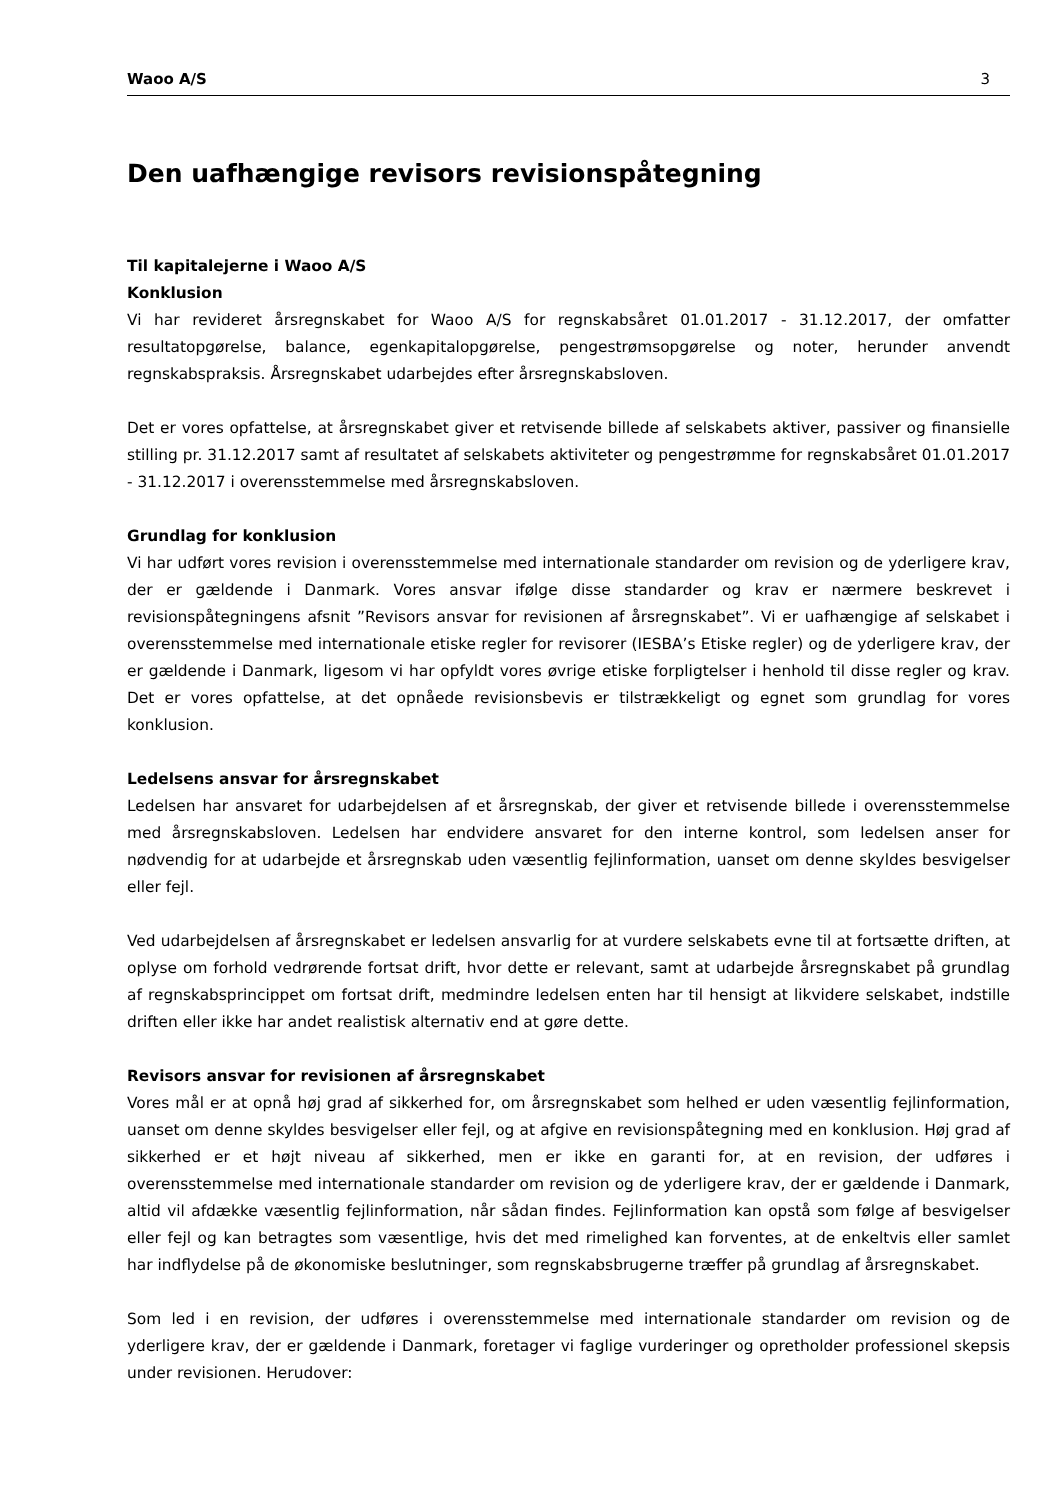Waoo A/S 3
Den uafhængige revisors revisionspåtegning
Til kapitalejerne i Waoo A/S
Konklusion
Vi har revideret årsregnskabet for Waoo A/S for regnskabsåret 01.01.2017 - 31.12.2017, der omfatter resultatopgørelse, balance, egenkapitalopgørelse, pengestrømsopgørelse og noter, herunder anvendt regnskabspraksis. Årsregnskabet udarbejdes efter årsregnskabsloven.
Det er vores opfattelse, at årsregnskabet giver et retvisende billede af selskabets aktiver, passiver og finansielle stilling pr. 31.12.2017 samt af resultatet af selskabets aktiviteter og pengestrømme for regnskabsåret 01.01.2017 - 31.12.2017 i overensstemmelse med årsregnskabsloven.
Grundlag for konklusion
Vi har udført vores revision i overensstemmelse med internationale standarder om revision og de yderligere krav, der er gældende i Danmark. Vores ansvar ifølge disse standarder og krav er nærmere beskrevet i revisionspåtegningens afsnit ”Revisors ansvar for revisionen af årsregnskabet”. Vi er uafhængige af selskabet i overensstemmelse med internationale etiske regler for revisorer (IESBA’s Etiske regler) og de yderligere krav, der er gældende i Danmark, ligesom vi har opfyldt vores øvrige etiske forpligtelser i henhold til disse regler og krav. Det er vores opfattelse, at det opnåede revisionsbevis er tilstrækkeligt og egnet som grundlag for vores konklusion.
Ledelsens ansvar for årsregnskabet
Ledelsen har ansvaret for udarbejdelsen af et årsregnskab, der giver et retvisende billede i overensstemmelse med årsregnskabsloven. Ledelsen har endvidere ansvaret for den interne kontrol, som ledelsen anser for nødvendig for at udarbejde et årsregnskab uden væsentlig fejlinformation, uanset om denne skyldes besvigelser eller fejl.
Ved udarbejdelsen af årsregnskabet er ledelsen ansvarlig for at vurdere selskabets evne til at fortsætte driften, at oplyse om forhold vedrørende fortsat drift, hvor dette er relevant, samt at udarbejde årsregnskabet på grundlag af regnskabsprincippet om fortsat drift, medmindre ledelsen enten har til hensigt at likvidere selskabet, indstille driften eller ikke har andet realistisk alternativ end at gøre dette.
Revisors ansvar for revisionen af årsregnskabet
Vores mål er at opnå høj grad af sikkerhed for, om årsregnskabet som helhed er uden væsentlig fejlinformation, uanset om denne skyldes besvigelser eller fejl, og at afgive en revisionspåtegning med en konklusion. Høj grad af sikkerhed er et højt niveau af sikkerhed, men er ikke en garanti for, at en revision, der udføres i overensstemmelse med internationale standarder om revision og de yderligere krav, der er gældende i Danmark, altid vil afdække væsentlig fejlinformation, når sådan findes. Fejlinformation kan opstå som følge af besvigelser eller fejl og kan betragtes som væsentlige, hvis det med rimelighed kan forventes, at de enkeltvis eller samlet har indflydelse på de økonomiske beslutninger, som regnskabsbrugerne træffer på grundlag af årsregnskabet.
Som led i en revision, der udføres i overensstemmelse med internationale standarder om revision og de yderligere krav, der er gældende i Danmark, foretager vi faglige vurderinger og opretholder professionel skepsis under revisionen. Herudover: